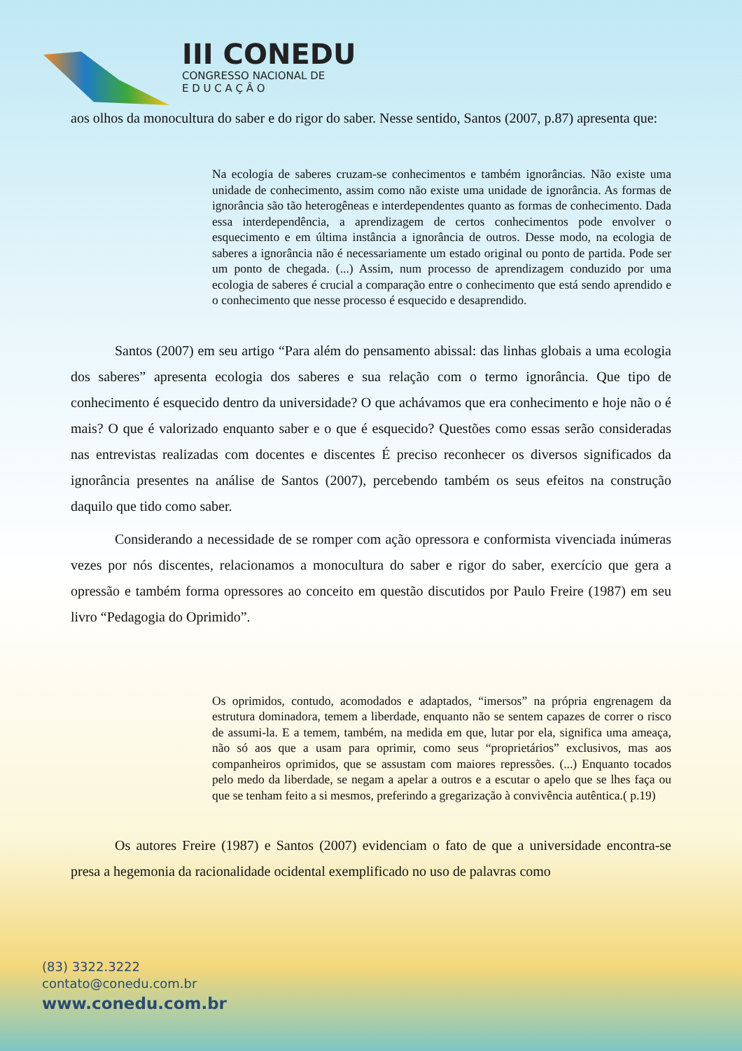III CONEDU
CONGRESSO NACIONAL DE
E D U C A Ç Ã O
aos olhos da monocultura do saber e do rigor do saber. Nesse sentido, Santos (2007, p.87) apresenta que:
Na ecologia de saberes cruzam-se conhecimentos e também ignorâncias. Não existe uma unidade de conhecimento, assim como não existe uma unidade de ignorância. As formas de ignorância são tão heterogêneas e interdependentes quanto as formas de conhecimento. Dada essa interdependência, a aprendizagem de certos conhecimentos pode envolver o esquecimento e em última instância a ignorância de outros. Desse modo, na ecologia de saberes a ignorância não é necessariamente um estado original ou ponto de partida. Pode ser um ponto de chegada. (...) Assim, num processo de aprendizagem conduzido por uma ecologia de saberes é crucial a comparação entre o conhecimento que está sendo aprendido e o conhecimento que nesse processo é esquecido e desaprendido.
Santos (2007) em seu artigo “Para além do pensamento abissal: das linhas globais a uma ecologia dos saberes” apresenta ecologia dos saberes e sua relação com o termo ignorância. Que tipo de conhecimento é esquecido dentro da universidade? O que achávamos que era conhecimento e hoje não o é mais? O que é valorizado enquanto saber e o que é esquecido? Questões como essas serão consideradas nas entrevistas realizadas com docentes e discentes É preciso reconhecer os diversos significados da ignorância presentes na análise de Santos (2007), percebendo também os seus efeitos na construção daquilo que tido como saber.
Considerando a necessidade de se romper com ação opressora e conformista vivenciada inúmeras vezes por nós discentes, relacionamos a monocultura do saber e rigor do saber, exercício que gera a opressão e também forma opressores ao conceito em questão discutidos por Paulo Freire (1987) em seu livro “Pedagogia do Oprimido”.
Os oprimidos, contudo, acomodados e adaptados, “imersos” na própria engrenagem da estrutura dominadora, temem a liberdade, enquanto não se sentem capazes de correr o risco de assumi-la. E a temem, também, na medida em que, lutar por ela, significa uma ameaça, não só aos que a usam para oprimir, como seus “proprietários” exclusivos, mas aos companheiros oprimidos, que se assustam com maiores repressões. (...) Enquanto tocados pelo medo da liberdade, se negam a apelar a outros e a escutar o apelo que se lhes faça ou que se tenham feito a si mesmos, preferindo a gregarização à convivência autêntica.( p.19)
Os autores Freire (1987) e Santos (2007) evidenciam o fato de que a universidade encontra-se presa a hegemonia da racionalidade ocidental exemplificado no uso de palavras como
(83) 3322.3222
contato@conedu.com.br
www.conedu.com.br